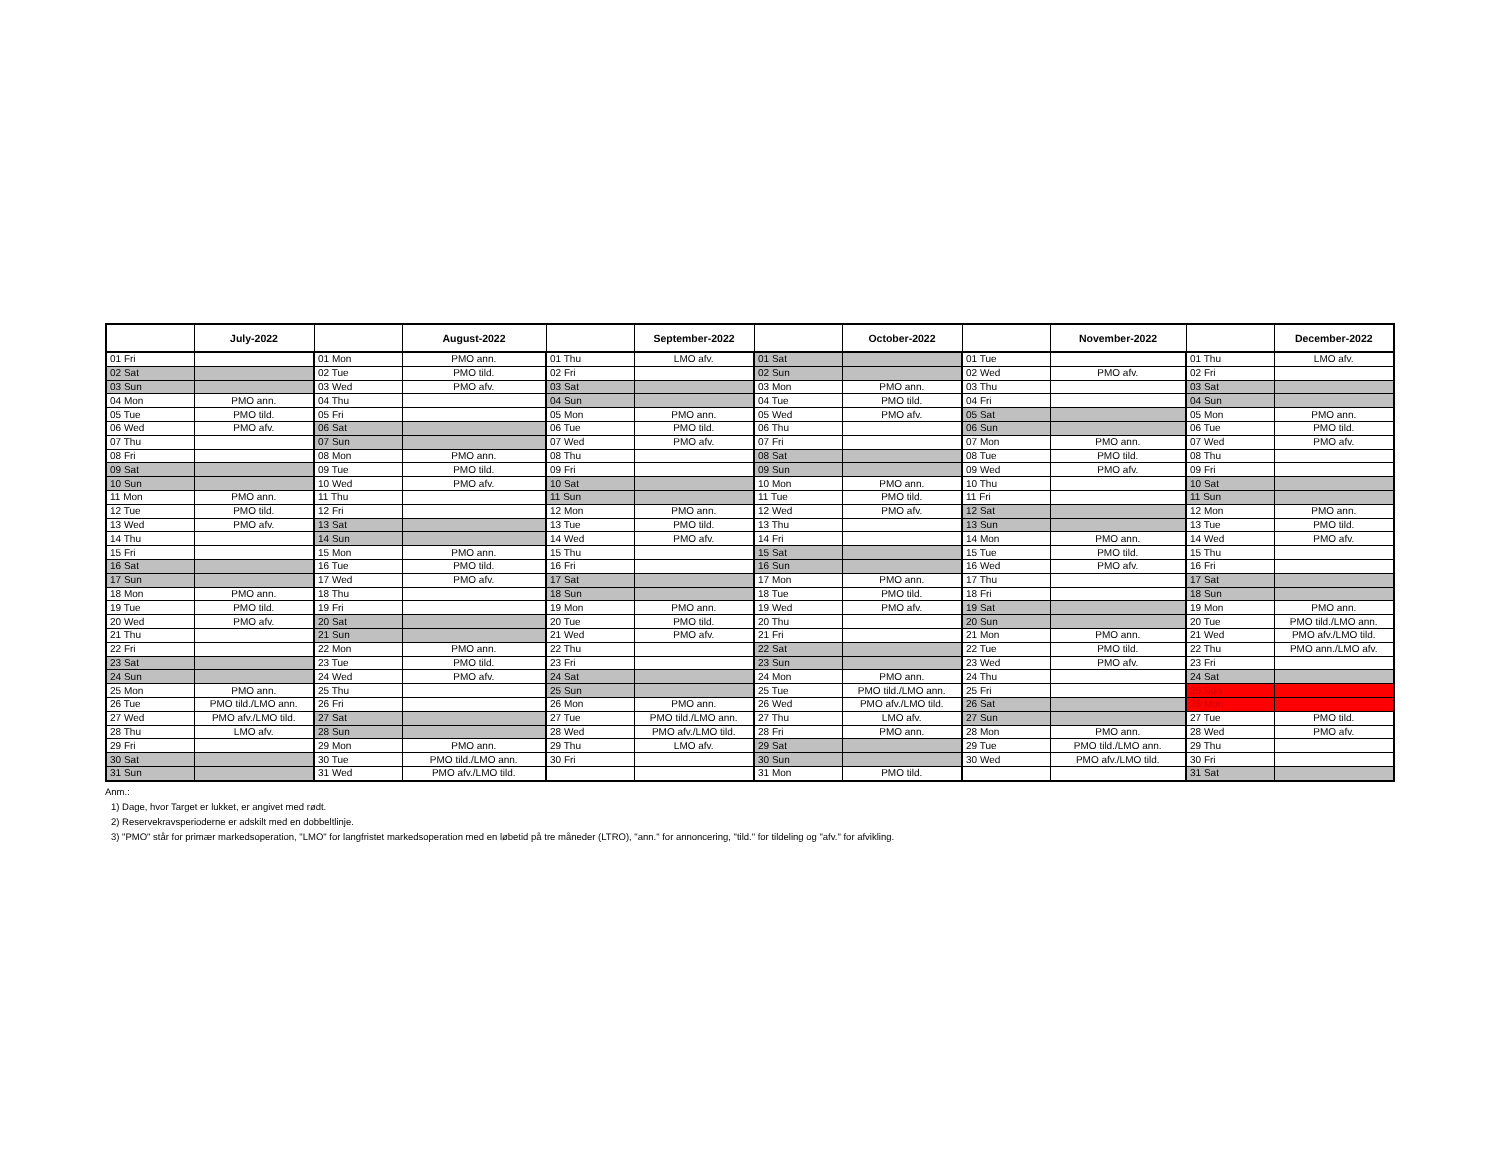| | July-2022 | | August-2022 | | September-2022 | | October-2022 | | November-2022 | | December-2022 |
| --- | --- | --- | --- | --- | --- | --- | --- | --- | --- | --- | --- |
| 01 Fri | | 01 Mon | PMO ann. | 01 Thu | LMO afv. | 01 Sat | | 01 Tue | | 01 Thu | LMO afv. |
| 02 Sat | | 02 Tue | PMO tild. | 02 Fri | | 02 Sun | | 02 Wed | PMO afv. | 02 Fri | |
| 03 Sun | | 03 Wed | PMO afv. | 03 Sat | | 03 Mon | PMO ann. | 03 Thu | | 03 Sat | |
| 04 Mon | PMO ann. | 04 Thu | | 04 Sun | | 04 Tue | PMO tild. | 04 Fri | | 04 Sun | |
| 05 Tue | PMO tild. | 05 Fri | | 05 Mon | PMO ann. | 05 Wed | PMO afv. | 05 Sat | | 05 Mon | PMO ann. |
| 06 Wed | PMO afv. | 06 Sat | | 06 Tue | PMO tild. | 06 Thu | | 06 Sun | | 06 Tue | PMO tild. |
| 07 Thu | | 07 Sun | | 07 Wed | PMO afv. | 07 Fri | | 07 Mon | PMO ann. | 07 Wed | PMO afv. |
| 08 Fri | | 08 Mon | PMO ann. | 08 Thu | | 08 Sat | | 08 Tue | PMO tild. | 08 Thu | |
| 09 Sat | | 09 Tue | PMO tild. | 09 Fri | | 09 Sun | | 09 Wed | PMO afv. | 09 Fri | |
| 10 Sun | | 10 Wed | PMO afv. | 10 Sat | | 10 Mon | PMO ann. | 10 Thu | | 10 Sat | |
| 11 Mon | PMO ann. | 11 Thu | | 11 Sun | | 11 Tue | PMO tild. | 11 Fri | | 11 Sun | |
| 12 Tue | PMO tild. | 12 Fri | | 12 Mon | PMO ann. | 12 Wed | PMO afv. | 12 Sat | | 12 Mon | PMO ann. |
| 13 Wed | PMO afv. | 13 Sat | | 13 Tue | PMO tild. | 13 Thu | | 13 Sun | | 13 Tue | PMO tild. |
| 14 Thu | | 14 Sun | | 14 Wed | PMO afv. | 14 Fri | | 14 Mon | PMO ann. | 14 Wed | PMO afv. |
| 15 Fri | | 15 Mon | PMO ann. | 15 Thu | | 15 Sat | | 15 Tue | PMO tild. | 15 Thu | |
| 16 Sat | | 16 Tue | PMO tild. | 16 Fri | | 16 Sun | | 16 Wed | PMO afv. | 16 Fri | |
| 17 Sun | | 17 Wed | PMO afv. | 17 Sat | | 17 Mon | PMO ann. | 17 Thu | | 17 Sat | |
| 18 Mon | PMO ann. | 18 Thu | | 18 Sun | | 18 Tue | PMO tild. | 18 Fri | | 18 Sun | |
| 19 Tue | PMO tild. | 19 Fri | | 19 Mon | PMO ann. | 19 Wed | PMO afv. | 19 Sat | | 19 Mon | PMO ann. |
| 20 Wed | PMO afv. | 20 Sat | | 20 Tue | PMO tild. | 20 Thu | | 20 Sun | | 20 Tue | PMO tild./LMO ann. |
| 21 Thu | | 21 Sun | | 21 Wed | PMO afv. | 21 Fri | | 21 Mon | PMO ann. | 21 Wed | PMO afv./LMO tild. |
| 22 Fri | | 22 Mon | PMO ann. | 22 Thu | | 22 Sat | | 22 Tue | PMO tild. | 22 Thu | PMO ann./LMO afv. |
| 23 Sat | | 23 Tue | PMO tild. | 23 Fri | | 23 Sun | | 23 Wed | PMO afv. | 23 Fri | |
| 24 Sun | | 24 Wed | PMO afv. | 24 Sat | | 24 Mon | PMO ann. | 24 Thu | | 24 Sat | |
| 25 Mon | PMO ann. | 25 Thu | | 25 Sun | | 25 Tue | PMO tild./LMO ann. | 25 Fri | | 25 Sun | |
| 26 Tue | PMO tild./LMO ann. | 26 Fri | | 26 Mon | PMO ann. | 26 Wed | PMO afv./LMO tild. | 26 Sat | | 26 Mon | |
| 27 Wed | PMO afv./LMO tild. | 27 Sat | | 27 Tue | PMO tild./LMO ann. | 27 Thu | LMO afv. | 27 Sun | | 27 Tue | PMO tild. |
| 28 Thu | LMO afv. | 28 Sun | | 28 Wed | PMO afv./LMO tild. | 28 Fri | PMO ann. | 28 Mon | PMO ann. | 28 Wed | PMO afv. |
| 29 Fri | | 29 Mon | PMO ann. | 29 Thu | LMO afv. | 29 Sat | | 29 Tue | PMO tild./LMO ann. | 29 Thu | |
| 30 Sat | | 30 Tue | PMO tild./LMO ann. | 30 Fri | | 30 Sun | | 30 Wed | PMO afv./LMO tild. | 30 Fri | |
| 31 Sun | | 31 Wed | PMO afv./LMO tild. | | | 31 Mon | PMO tild. | | | 31 Sat | |
Anm.:
1) Dage, hvor Target er lukket, er angivet med rødt.
2) Reservekravsperioderne er adskilt med en dobbeltlinje.
3) "PMO" står for primær markedsoperation, "LMO" for langfristet markedsoperation med en løbetid på tre måneder (LTRO), "ann." for annoncering, "tild." for tildeling og "afv." for afvikling.